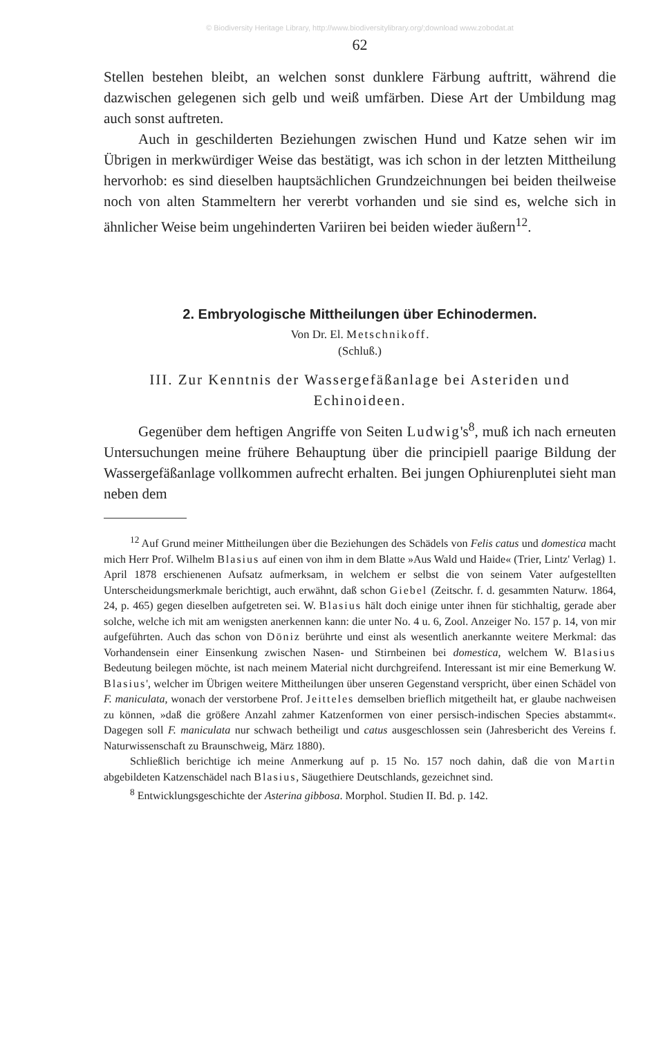© Biodiversity Heritage Library, http://www.biodiversitylibrary.org/;download www.zobodat.at
62
Stellen bestehen bleibt, an welchen sonst dunklere Färbung auftritt, während die dazwischen gelegenen sich gelb und weiß umfärben. Diese Art der Umbildung mag auch sonst auftreten.
Auch in geschilderten Beziehungen zwischen Hund und Katze sehen wir im Übrigen in merkwürdiger Weise das bestätigt, was ich schon in der letzten Mittheilung hervorhob: es sind dieselben hauptsächlichen Grundzeichnungen bei beiden theilweise noch von alten Stammeltern her vererbt vorhanden und sie sind es, welche sich in ähnlicher Weise beim ungehinderten Variiren bei beiden wieder äußern<sup>12</sup>.
2. Embryologische Mittheilungen über Echinodermen.
Von Dr. El. Metschnikoff.
(Schluß.)
III. Zur Kenntnis der Wassergefäßanlage bei Asteriden und Echinoideen.
Gegenüber dem heftigen Angriffe von Seiten Ludwig's<sup>8</sup>, muß ich nach erneuten Untersuchungen meine frühere Behauptung über die principiell paarige Bildung der Wassergefäßanlage vollkommen aufrecht erhalten. Bei jungen Ophiurenplutei sieht man neben dem
<sup>12</sup> Auf Grund meiner Mittheilungen über die Beziehungen des Schädels von Felis catus und domestica macht mich Herr Prof. Wilhelm Blasius auf einen von ihm in dem Blatte »Aus Wald und Haide« (Trier, Lintz' Verlag) 1. April 1878 erschienenen Aufsatz aufmerksam, in welchem er selbst die von seinem Vater aufgestellten Unterscheidungsmerkmale berichtigt, auch erwähnt, daß schon Giebel (Zeitschr. f. d. gesammten Naturw. 1864, 24, p. 465) gegen dieselben aufgetreten sei. W. Blasius hält doch einige unter ihnen für stichhaltig, gerade aber solche, welche ich mit am wenigsten anerkennen kann: die unter No. 4 u. 6, Zool. Anzeiger No. 157 p. 14, von mir aufgeführten. Auch das schon von Döniz berührte und einst als wesentlich anerkannte weitere Merkmal: das Vorhandensein einer Einsenkung zwischen Nasen- und Stirnbeinen bei domestica, welchem W. Blasius Bedeutung beilegen möchte, ist nach meinem Material nicht durchgreifend. Interessant ist mir eine Bemerkung W. Blasius', welcher im Übrigen weitere Mittheilungen über unseren Gegenstand verspricht, über einen Schädel von F. maniculata, wonach der verstorbene Prof. Jeitteles demselben brieflich mitgetheilt hat, er glaube nachweisen zu können, »daß die größere Anzahl zahmer Katzenformen von einer persisch-indischen Species abstammt«. Dagegen soll F. maniculata nur schwach betheiligt und catus ausgeschlossen sein (Jahresbericht des Vereins f. Naturwissenschaft zu Braunschweig, März 1880).
Schließlich berichtige ich meine Anmerkung auf p. 15 No. 157 noch dahin, daß die von Martin abgebildeten Katzenschädel nach Blasius, Säugethiere Deutschlands, gezeichnet sind.
<sup>8</sup> Entwicklungsgeschichte der Asterina gibbosa. Morphol. Studien II. Bd. p. 142.